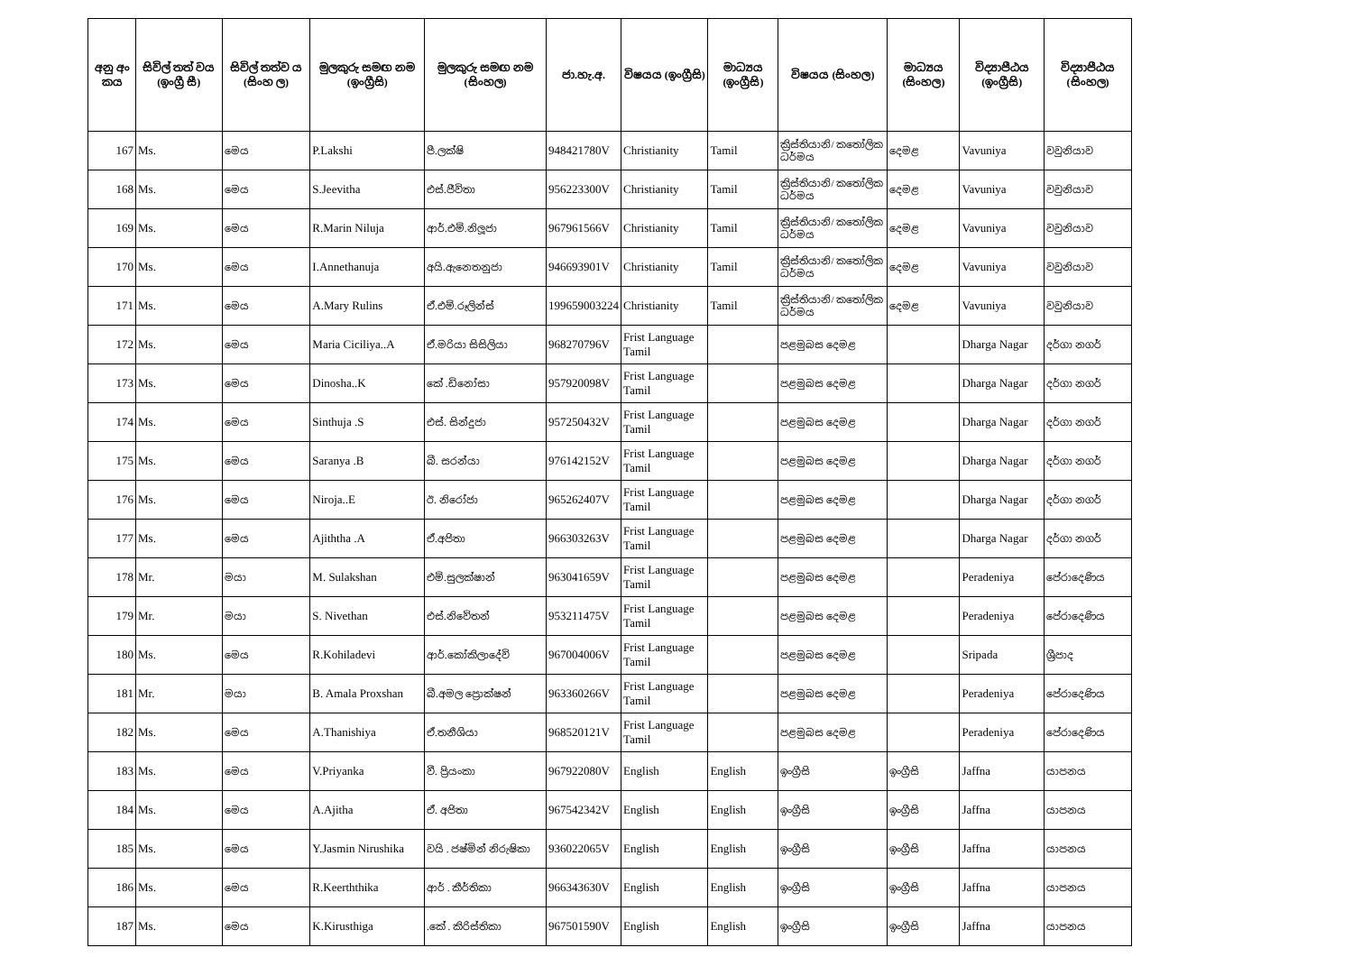| අනු අං කය | සිවිල් තත් වය (ඉංග්‍රී සී) | සිවිල් තත්ව ය (සිංහ ල) | මුලකුරු සමඟ නම (ඉංග්‍රීසි) | මුලකුරු සමඟ නම (සිංහල) | ජා.හැ.අ. | විෂයය (ඉංග්‍රීසි) | මාධ්‍යය (ඉංග්‍රීසි) | විෂයය (සිංහල) | මාධ්‍යය (සිංහල) | විද්‍යාපීඨය (ඉංග්‍රීසි) | විද්‍යාපීඨය (සිංහල) |
| --- | --- | --- | --- | --- | --- | --- | --- | --- | --- | --- | --- |
| 167 | Ms. | මෙය | P.Lakshi | පී.ලක්ෂි | 948421780V | Christianity | Tamil | ක්‍රිස්තියානි/ කතෝලික ධර්මය | දෙමළ | Vavuniya | වවුනියාව |
| 168 | Ms. | මෙය | S.Jeevitha | එස්.ජීවිතා | 956223300V | Christianity | Tamil | ක්‍රිස්තියානි/ කතෝලික ධර්මය | දෙමළ | Vavuniya | වවුනියාව |
| 169 | Ms. | මෙය | R.Marin Niluja | ආර්.එම්.නිලූජා | 967961566V | Christianity | Tamil | ක්‍රිස්තියානි/ කතෝලික ධර්මය | දෙමළ | Vavuniya | වවුනියාව |
| 170 | Ms. | මෙය | I.Annethanuja | අයි.ඇනෙතනුජා | 946693901V | Christianity | Tamil | ක්‍රිස්තියානි/ කතෝලික ධර්මය | දෙමළ | Vavuniya | වවුනියාව |
| 171 | Ms. | මෙය | A.Mary Rulins | ඒ.එම්.රූලින්ස් | 199659003224 | Christianity | Tamil | ක්‍රිස්තියානි/ කතෝලික ධර්මය | දෙමළ | Vavuniya | වවුනියාව |
| 172 | Ms. | මෙය | Maria Ciciliya..A | ඒ.මරියා සිසිලියා | 968270796V | Frist Language Tamil | | පළමුබස දෙමළ | | Dharga Nagar | දර්ගා නගර් |
| 173 | Ms. | මෙය | Dinosha..K | කේ .ඩිනෝසා | 957920098V | Frist Language Tamil | | පළමුබස දෙමළ | | Dharga Nagar | දර්ගා නගර් |
| 174 | Ms. | මෙය | Sinthuja .S | එස්. සින්දුජා | 957250432V | Frist Language Tamil | | පළමුබස දෙමළ | | Dharga Nagar | දර්ගා නගර් |
| 175 | Ms. | මෙය | Saranya .B | බී. සරන්යා | 976142152V | Frist Language Tamil | | පළමුබස දෙමළ | | Dharga Nagar | දර්ගා නගර් |
| 176 | Ms. | මෙය | Niroja..E | ඊ. නිරෝජා | 965262407V | Frist Language Tamil | | පළමුබස දෙමළ | | Dharga Nagar | දර්ගා නගර් |
| 177 | Ms. | මෙය | Ajiththa .A | ඒ.අජිතා | 966303263V | Frist Language Tamil | | පළමුබස දෙමළ | | Dharga Nagar | දර්ගා නගර් |
| 178 | Mr. | මයා | M. Sulakshan | එම්.සුලක්ෂාන් | 963041659V | Frist Language Tamil | | පළමුබස දෙමළ | | Peradeniya | පේරාදෙණිය |
| 179 | Mr. | මයා | S. Nivethan | එස්.නිවේතන් | 953211475V | Frist Language Tamil | | පළමුබස දෙමළ | | Peradeniya | පේරාදෙණිය |
| 180 | Ms. | මෙය | R.Kohiladevi | ආර්.කෝකිලාදේවි | 967004006V | Frist Language Tamil | | පළමුබස දෙමළ | | Sripada | ශ්‍රීපාද |
| 181 | Mr. | මයා | B. Amala Proxshan | බී.අමල ප්‍රොක්ෂන් | 963360266V | Frist Language Tamil | | පළමුබස දෙමළ | | Peradeniya | පේරාදෙණිය |
| 182 | Ms. | මෙය | A.Thanishiya | ඒ.තනීශියා | 968520121V | Frist Language Tamil | | පළමුබස දෙමළ | | Peradeniya | පේරාදෙණිය |
| 183 | Ms. | මෙය | V.Priyanka | වී. ප්‍රියංකා | 967922080V | English | English | ඉංග්‍රීසි | ඉංග්‍රීසි | Jaffna | යාපනය |
| 184 | Ms. | මෙය | A.Ajitha | ඒ. අජිතා | 967542342V | English | English | ඉංග්‍රීසි | ඉංග්‍රීසි | Jaffna | යාපනය |
| 185 | Ms. | මෙය | Y.Jasmin Nirushika | වයි . ජෂ්මින් නිරුෂිකා | 936022065V | English | English | ඉංග්‍රීසි | ඉංග්‍රීසි | Jaffna | යාපනය |
| 186 | Ms. | මෙය | R.Keerththika | ආර් . කීර්තිකා | 966343630V | English | English | ඉංග්‍රීසි | ඉංග්‍රීසි | Jaffna | යාපනය |
| 187 | Ms. | මෙය | K.Kirusthiga | .කේ . කිරිස්තිකා | 967501590V | English | English | ඉංග්‍රීසි | ඉංග්‍රීසි | Jaffna | යාපනය |